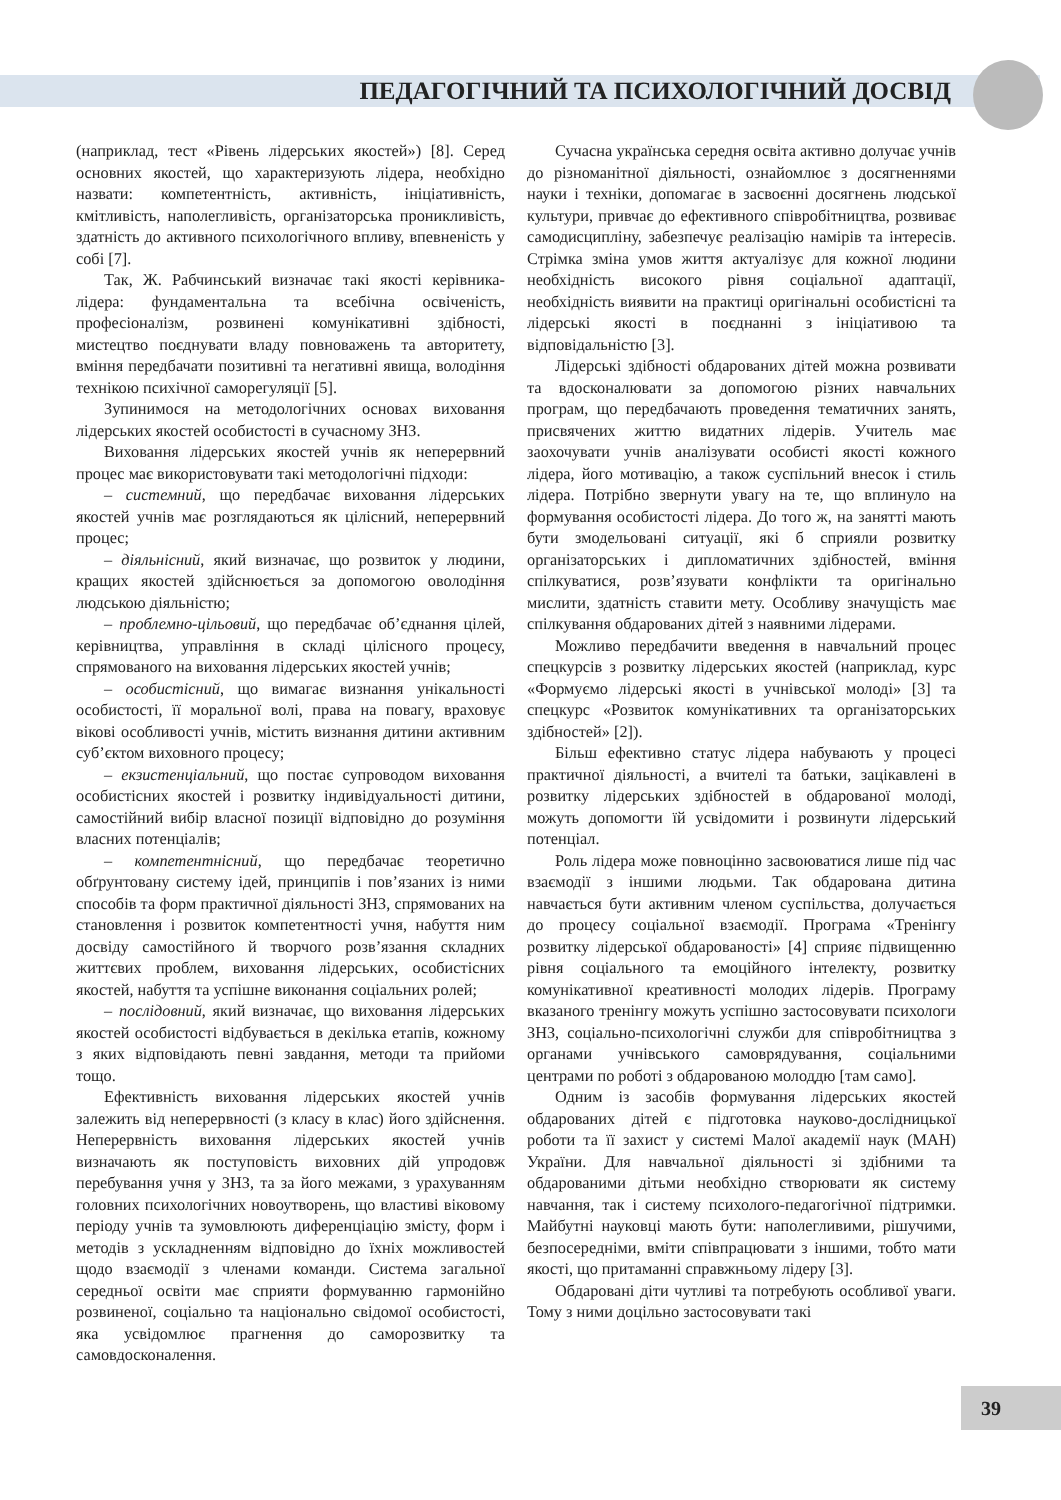ПЕДАГОГІЧНИЙ ТА ПСИХОЛОГІЧНИЙ ДОСВІД
(наприклад, тест «Рівень лідерських якостей») [8]. Серед основних якостей, що характеризують лідера, необхідно назвати: компетентність, активність, ініціативність, кмітливість, наполегливість, організаторська проникливість, здатність до активного психологічного впливу, впевненість у собі [7].
Так, Ж. Рабчинський визначає такі якості керівника-лідера: фундаментальна та всебічна освіченість, професіоналізм, розвинені комунікативні здібності, мистецтво поєднувати владу повноважень та авторитету, вміння передбачати позитивні та негативні явища, володіння технікою психічної саморегуляції [5].
Зупинимося на методологічних основах виховання лідерських якостей особистості в сучасному ЗНЗ.
Виховання лідерських якостей учнів як неперервний процес має використовувати такі методологічні підходи:
– системний, що передбачає виховання лідерських якостей учнів має розглядаються як цілісний, неперервний процес;
– діяльнісний, який визначає, що розвиток у людини, кращих якостей здійснюється за допомогою оволодіння людською діяльністю;
– проблемно-цільовий, що передбачає об’єднання цілей, керівництва, управління в складі цілісного процесу, спрямованого на виховання лідерських якостей учнів;
– особистісний, що вимагає визнання унікальності особистості, її моральної волі, права на повагу, враховує вікові особливості учнів, містить визнання дитини активним суб’єктом виховного процесу;
– екзистенціальний, що постає супроводом виховання особистісних якостей і розвитку індивідуальності дитини, самостійний вибір власної позиції відповідно до розуміння власних потенціалів;
– компетентнісний, що передбачає теоретично обґрунтовану систему ідей, принципів і пов’язаних із ними способів та форм практичної діяльності ЗНЗ, спрямованих на становлення і розвиток компетентності учня, набуття ним досвіду самостійного й творчого розв’язання складних життєвих проблем, виховання лідерських, особистісних якостей, набуття та успішне виконання соціальних ролей;
– послідовний, який визначає, що виховання лідерських якостей особистості відбувається в декілька етапів, кожному з яких відповідають певні завдання, методи та прийоми тощо.
Ефективність виховання лідерських якостей учнів залежить від неперервності (з класу в клас) його здійснення. Неперервність виховання лідерських якостей учнів визначають як поступовість виховних дій упродовж перебування учня у ЗНЗ, та за його межами, з урахуванням головних психологічних новоутворень, що властиві віковому періоду учнів та зумовлюють диференціацію змісту, форм і методів з ускладненням відповідно до їхніх можливостей щодо взаємодії з членами команди. Система загальної середньої освіти має сприяти формуванню гармонійно розвиненої, соціально та національно свідомої особистості, яка усвідомлює прагнення до саморозвитку та самовдосконалення.
Сучасна українська середня освіта активно долучає учнів до різноманітної діяльності, ознайомлює з досягненнями науки і техніки, допомагає в засвоєнні досягнень людської культури, привчає до ефективного співробітництва, розвиває самодисципліну, забезпечує реалізацію намірів та інтересів. Стрімка зміна умов життя актуалізує для кожної людини необхідність високого рівня соціальної адаптації, необхідність виявити на практиці оригінальні особистісні та лідерські якості в поєднанні з ініціативою та відповідальністю [3].
Лідерські здібності обдарованих дітей можна розвивати та вдосконалювати за допомогою різних навчальних програм, що передбачають проведення тематичних занять, присвячених життю видатних лідерів. Учитель має заохочувати учнів аналізувати особисті якості кожного лідера, його мотивацію, а також суспільний внесок і стиль лідера. Потрібно звернути увагу на те, що вплинуло на формування особистості лідера. До того ж, на занятті мають бути змодельовані ситуації, які б сприяли розвитку організаторських і дипломатичних здібностей, вміння спілкуватися, розв’язувати конфлікти та оригінально мислити, здатність ставити мету. Особливу значущість має спілкування обдарованих дітей з наявними лідерами.
Можливо передбачити введення в навчальний процес спецкурсів з розвитку лідерських якостей (наприклад, курс «Формуємо лідерські якості в учнівської молоді» [3] та спецкурс «Розвиток комунікативних та організаторських здібностей» [2]).
Більш ефективно статус лідера набувають у процесі практичної діяльності, а вчителі та батьки, зацікавлені в розвитку лідерських здібностей в обдарованої молоді, можуть допомогти їй усвідомити і розвинути лідерський потенціал.
Роль лідера може повноцінно засвоюватися лише під час взаємодії з іншими людьми. Так обдарована дитина навчається бути активним членом суспільства, долучається до процесу соціальної взаємодії. Програма «Тренінгу розвитку лідерської обдарованості» [4] сприяє підвищенню рівня соціального та емоційного інтелекту, розвитку комунікативної креативності молодих лідерів. Програму вказаного тренінгу можуть успішно застосовувати психологи ЗНЗ, соціально-психологічні служби для співробітництва з органами учнівського самоврядування, соціальними центрами по роботі з обдарованою молоддю [там само].
Одним із засобів формування лідерських якостей обдарованих дітей є підготовка науково-дослідницької роботи та її захист у системі Малої академії наук (МАН) України. Для навчальної діяльності зі здібними та обдарованими дітьми необхідно створювати як систему навчання, так і систему психолого-педагогічної підтримки. Майбутні науковці мають бути: наполегливими, рішучими, безпосередніми, вміти співпрацювати з іншими, тобто мати якості, що притаманні справжньому лідеру [3].
Обдаровані діти чутливі та потребують особливої уваги. Тому з ними доцільно застосовувати такі
39